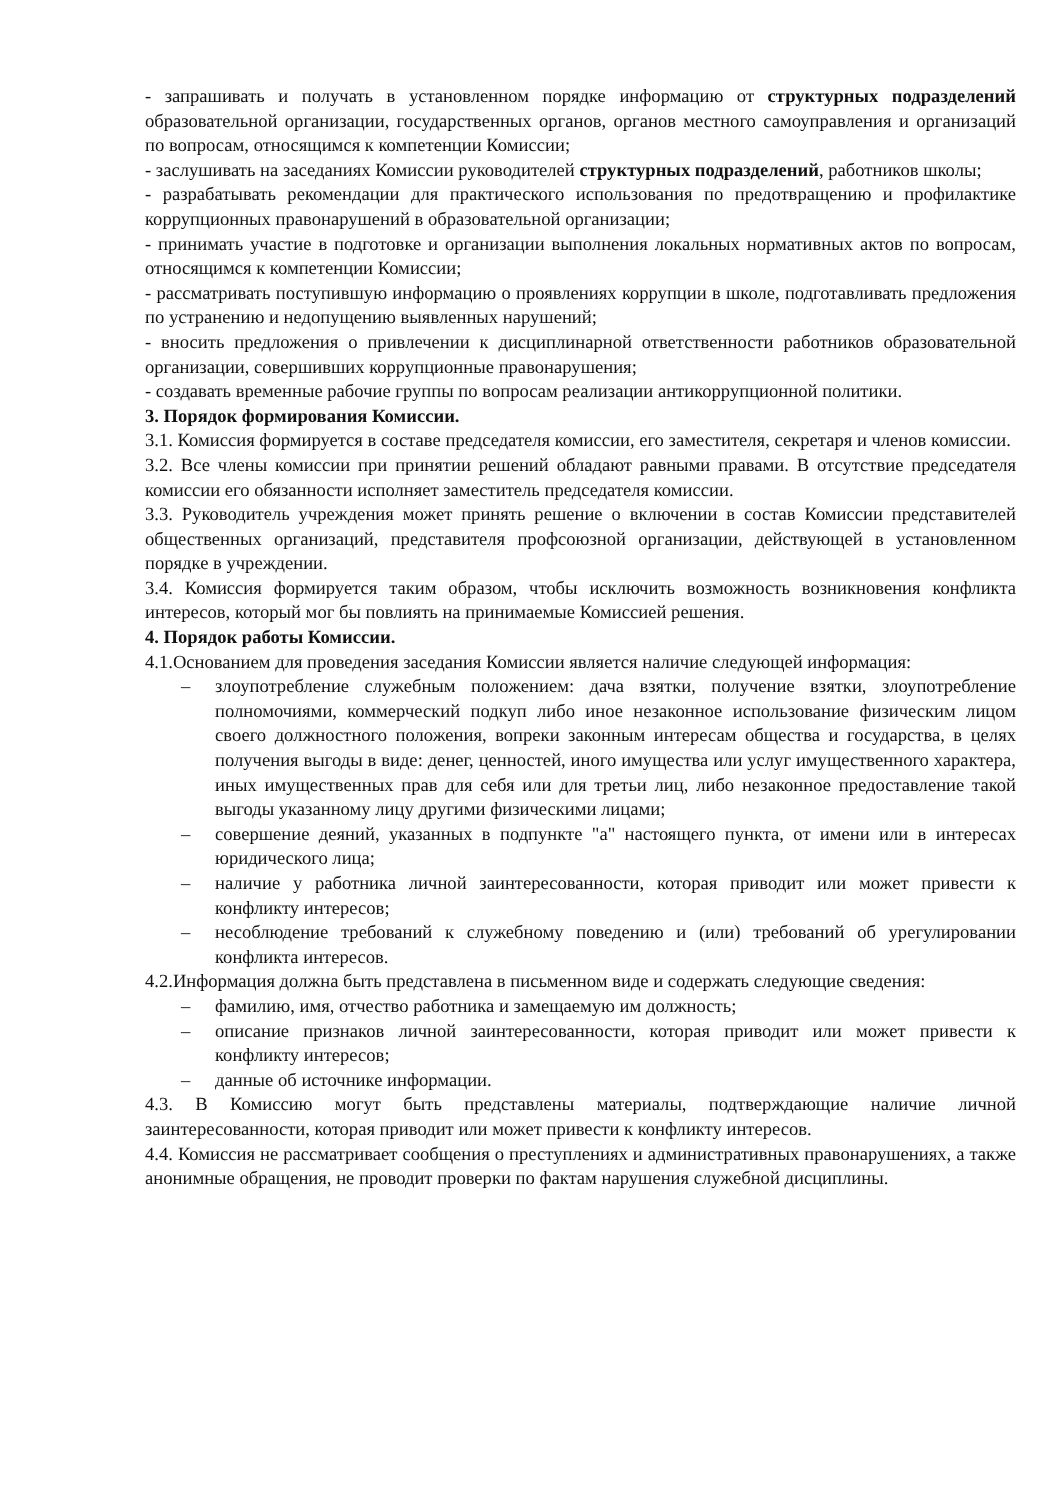- запрашивать и получать в установленном порядке информацию от структурных подразделений образовательной организации, государственных органов, органов местного самоуправления и организаций по вопросам, относящимся к компетенции Комиссии;
- заслушивать на заседаниях Комиссии руководителей структурных подразделений, работников школы;
- разрабатывать рекомендации для практического использования по предотвращению и профилактике коррупционных правонарушений в образовательной организации;
- принимать участие в подготовке и организации выполнения локальных нормативных актов по вопросам, относящимся к компетенции Комиссии;
- рассматривать поступившую информацию о проявлениях коррупции в школе, подготавливать предложения по устранению и недопущению выявленных нарушений;
- вносить предложения о привлечении к дисциплинарной ответственности работников образовательной организации, совершивших коррупционные правонарушения;
- создавать временные рабочие группы по вопросам реализации антикоррупционной политики.
3. Порядок формирования Комиссии.
3.1. Комиссия формируется в составе председателя комиссии, его заместителя, секретаря и членов комиссии.
3.2. Все члены комиссии при принятии решений обладают равными правами. В отсутствие председателя комиссии его обязанности исполняет заместитель председателя комиссии.
3.3. Руководитель учреждения может принять решение о включении в состав Комиссии представителей общественных организаций, представителя профсоюзной организации, действующей в установленном порядке в учреждении.
3.4. Комиссия формируется таким образом, чтобы исключить возможность возникновения конфликта интересов, который мог бы повлиять на принимаемые Комиссией решения.
4. Порядок работы Комиссии.
4.1.Основанием для проведения заседания Комиссии является наличие следующей информация:
– злоупотребление служебным положением: дача взятки, получение взятки, злоупотребление полномочиями, коммерческий подкуп либо иное незаконное использование физическим лицом своего должностного положения, вопреки законным интересам общества и государства, в целях получения выгоды в виде: денег, ценностей, иного имущества или услуг имущественного характера, иных имущественных прав для себя или для третьи лиц, либо незаконное предоставление такой выгоды указанному лицу другими физическими лицами;
– совершение деяний, указанных в подпункте "а" настоящего пункта, от имени или в интересах юридического лица;
– наличие у работника личной заинтересованности, которая приводит или может привести к конфликту интересов;
– несоблюдение требований к служебному поведению и (или) требований об урегулировании конфликта интересов.
4.2.Информация должна быть представлена в письменном виде и содержать следующие сведения:
– фамилию, имя, отчество работника и замещаемую им должность;
– описание признаков личной заинтересованности, которая приводит или может привести к конфликту интересов;
– данные об источнике информации.
4.3. В Комиссию могут быть представлены материалы, подтверждающие наличие личной заинтересованности, которая приводит или может привести к конфликту интересов.
4.4. Комиссия не рассматривает сообщения о преступлениях и административных правонарушениях, а также анонимные обращения, не проводит проверки по фактам нарушения служебной дисциплины.